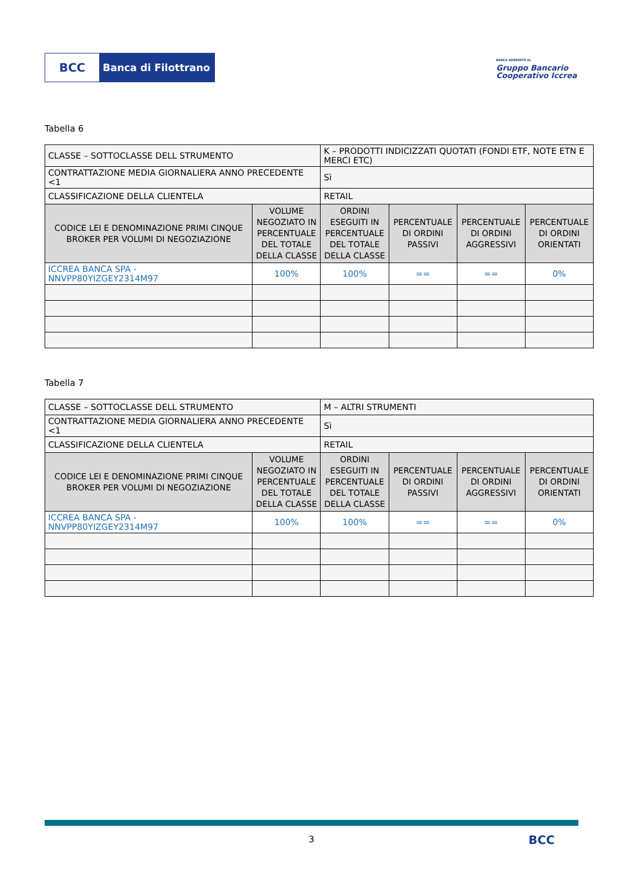BCC
Banca di Filottrano
BANCA ADERENTE AL
Gruppo Bancario Cooperativo Iccrea
Tabella 6
| CLASSE – SOTTOCLASSE DELL STRUMENTO | | K – PRODOTTI INDICIZZATI QUOTATI (FONDI ETF, NOTE ETN E MERCI ETC) | | | |
| CONTRATTAZIONE MEDIA GIORNALIERA ANNO PRECEDENTE <1 | | Sì | | | |
| CLASSIFICAZIONE DELLA CLIENTELA | | RETAIL | | | |
| CODICE LEI E DENOMINAZIONE PRIMI CINQUE BROKER PER VOLUMI DI NEGOZIAZIONE | VOLUME NEGOZIATO IN PERCENTUALE DEL TOTALE DELLA CLASSE | ORDINI ESEGUITI IN PERCENTUALE DEL TOTALE DELLA CLASSE | PERCENTUALE DI ORDINI PASSIVI | PERCENTUALE DI ORDINI AGGRESSIVI | PERCENTUALE DI ORDINI ORIENTATI |
| ICCREA BANCA SPA - NNVPP80YIZGEY2314M97 | 100% | 100% | == | == | 0% |
Tabella 7
| CLASSE – SOTTOCLASSE DELL STRUMENTO | | M – ALTRI STRUMENTI | | | |
| CONTRATTAZIONE MEDIA GIORNALIERA ANNO PRECEDENTE <1 | | Sì | | | |
| CLASSIFICAZIONE DELLA CLIENTELA | | RETAIL | | | |
| CODICE LEI E DENOMINAZIONE PRIMI CINQUE BROKER PER VOLUMI DI NEGOZIAZIONE | VOLUME NEGOZIATO IN PERCENTUALE DEL TOTALE DELLA CLASSE | ORDINI ESEGUITI IN PERCENTUALE DEL TOTALE DELLA CLASSE | PERCENTUALE DI ORDINI PASSIVI | PERCENTUALE DI ORDINI AGGRESSIVI | PERCENTUALE DI ORDINI ORIENTATI |
| ICCREA BANCA SPA - NNVPP80YIZGEY2314M97 | 100% | 100% | == | == | 0% |
3 BCC